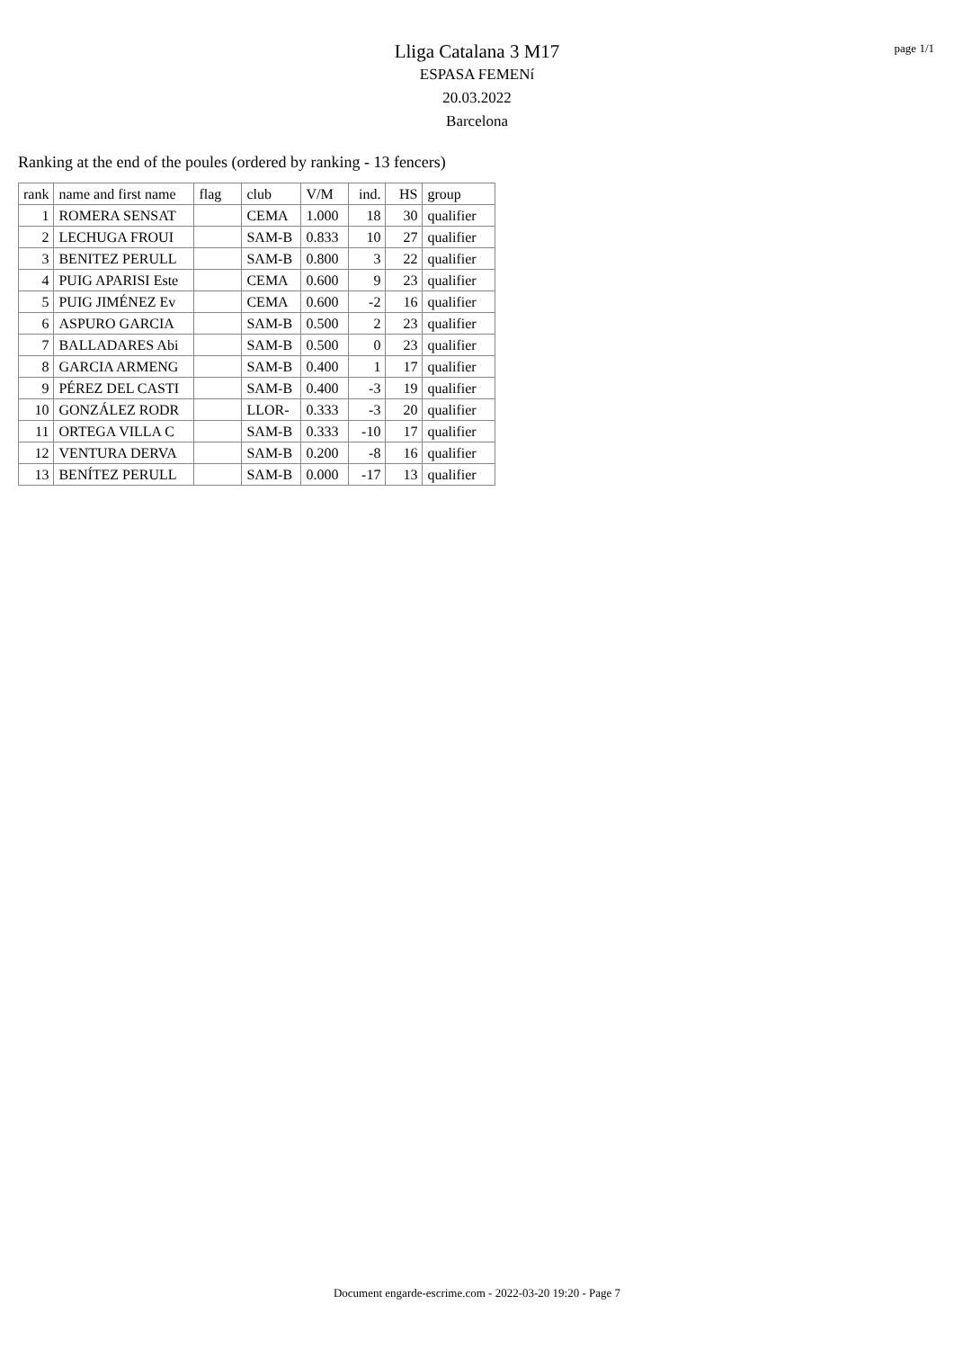page 1/1
Lliga Catalana 3 M17
ESPASA FEMENí
20.03.2022
Barcelona
Ranking at the end of the poules (ordered by ranking - 13 fencers)
| rank | name and first name | flag | club | V/M | ind. | HS | group |
| --- | --- | --- | --- | --- | --- | --- | --- |
| 1 | ROMERA SENSAT | | CEMA | 1.000 | 18 | 30 | qualifier |
| 2 | LECHUGA FROUI | | SAM-B | 0.833 | 10 | 27 | qualifier |
| 3 | BENITEZ PERULL | | SAM-B | 0.800 | 3 | 22 | qualifier |
| 4 | PUIG APARISI Este | | CEMA | 0.600 | 9 | 23 | qualifier |
| 5 | PUIG JIMÉNEZ Ev | | CEMA | 0.600 | -2 | 16 | qualifier |
| 6 | ASPURO GARCIA | | SAM-B | 0.500 | 2 | 23 | qualifier |
| 7 | BALLADARES Abi | | SAM-B | 0.500 | 0 | 23 | qualifier |
| 8 | GARCIA ARMENG | | SAM-B | 0.400 | 1 | 17 | qualifier |
| 9 | PÉREZ DEL CASTI | | SAM-B | 0.400 | -3 | 19 | qualifier |
| 10 | GONZÁLEZ RODR | | LLOR- | 0.333 | -3 | 20 | qualifier |
| 11 | ORTEGA VILLA C | | SAM-B | 0.333 | -10 | 17 | qualifier |
| 12 | VENTURA DERVA | | SAM-B | 0.200 | -8 | 16 | qualifier |
| 13 | BENÍTEZ PERULL | | SAM-B | 0.000 | -17 | 13 | qualifier |
Document engarde-escrime.com - 2022-03-20 19:20 - Page 7